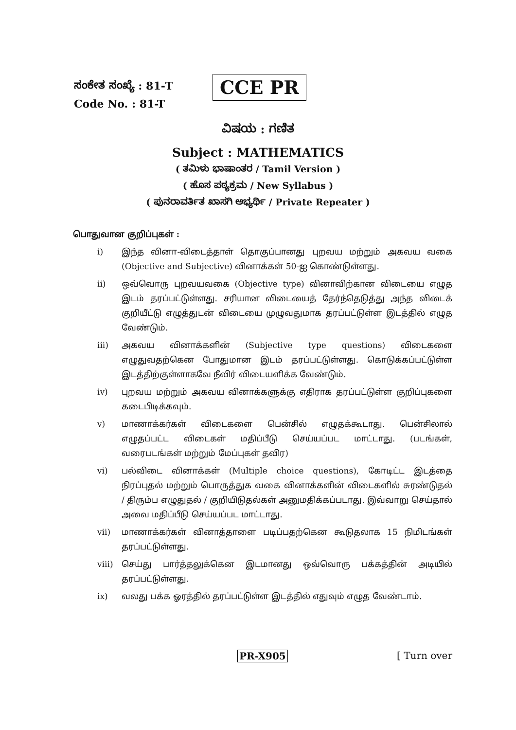ಸಂಕೇತ ಸಂಖ್ಯೆ : 81-T
Code No. : 81-T
CCE PR
ವಿಷಯ : ಗಣಿತ
Subject : MATHEMATICS
( ತಮಿಳು ಭಾಷಾಂತರ / Tamil Version )
( ಹೊಸ ಪಠ್ಯಕ್ರಮ / New Syllabus )
( ಪುನರಾವರ್ತಿತ ಖಾಸಗಿ ಅಭ್ಯರ್ಥಿ / Private Repeater )
பொதுவான குறிப்புகள் :
i) இந்த வினா-விடைத்தாள் தொகுப்பானது புறவய மற்றும் அகவய வகை (Objective and Subjective) வினாக்கள் 50-ஐ கொண்டுள்ளது.
ii) ஒவ்வொரு புறவயவகை (Objective type) வினாவிற்கான விடையை எழுத இடம் தரப்பட்டுள்ளது. சரியான விடையைத் தேர்ந்தெடுத்து அந்த விடைக் குறியீட்டு எழுத்துடன் விடையை முழுவதுமாக தரப்பட்டுள்ள இடத்தில் எழுத வேண்டும்.
iii) அகவய வினாக்களின் (Subjective type questions) விடைகளை எழுதுவதற்கென போதுமான இடம் தரப்பட்டுள்ளது. கொடுக்கப்பட்டுள்ள இடத்திற்குள்ளாகவே நீவிர் விடையளிக்க வேண்டும்.
iv) புறவய மற்றும் அகவய வினாக்களுக்கு எதிராக தரப்பட்டுள்ள குறிப்புகளை கடைபிடிக்கவும்.
v) மாணாக்கர்கள் விடைகளை பென்சில் எழுதக்கூடாது. பென்சிலால் எழுதப்பட்ட விடைகள் மதிப்பீடு செய்யப்பட மாட்டாது. (படங்கள், வரைபடங்கள் மற்றும் மேப்புகள் தவிர)
vi) பல்விடை வினாக்கள் (Multiple choice questions), கோடிட்ட இடத்தை நிரப்புதல் மற்றும் பொருத்துக வகை வினாக்களின் விடைகளில் சுரண்டுதல் / திரும்ப எழுதுதல் / குறியிடுதல்கள் அனுமதிக்கப்படாது. இவ்வாறு செய்தால் அவை மதிப்பீடு செய்யப்பட மாட்டாது.
vii) மாணாக்கர்கள் வினாத்தாளை படிப்பதற்கென கூடுதலாக 15 நிமிடங்கள் தரப்பட்டுள்ளது.
viii) செய்து பார்த்தலுக்கென இடமானது ஒவ்வொரு பக்கத்தின் அடியில் தரப்பட்டுள்ளது.
ix) வலது பக்க ஓரத்தில் தரப்பட்டுள்ள இடத்தில் எதுவும் எழுத வேண்டாம்.
PR-X905 [ Turn over